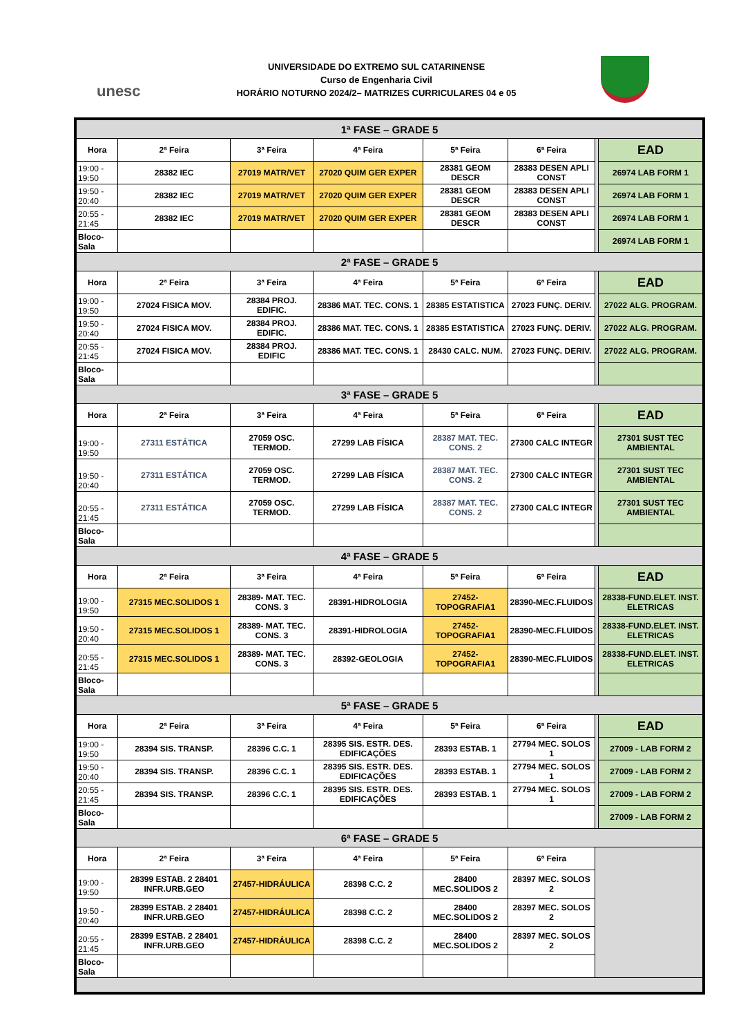unesc
UNIVERSIDADE DO EXTREMO SUL CATARINENSE
Curso de Engenharia Civil
HORÁRIO NOTURNO 2024/2– MATRIZES CURRICULARES 04 e 05
| 1ª FASE – GRADE 5 | | | | | | | |
| Hora | 2ª Feira | 3ª Feira | 4ª Feira | 5ª Feira | 6ª Feira | | EAD |
| 19:00 - 19:50 | 28382 IEC | 27019 MATR/VET | 27020 QUIM GER EXPER | 28381 GEOM DESCR | 28383 DESEN APLI CONST | | 26974 LAB FORM 1 |
| 19:50 - 20:40 | 28382 IEC | 27019 MATR/VET | 27020 QUIM GER EXPER | 28381 GEOM DESCR | 28383 DESEN APLI CONST | | 26974 LAB FORM 1 |
| 20:55 - 21:45 | 28382 IEC | 27019 MATR/VET | 27020 QUIM GER EXPER | 28381 GEOM DESCR | 28383 DESEN APLI CONST | | 26974 LAB FORM 1 |
| Bloco-Sala | | | | | | | 26974 LAB FORM 1 |
| 2ª FASE – GRADE 5 | | | | | | | |
| Hora | 2ª Feira | 3ª Feira | 4ª Feira | 5ª Feira | 6ª Feira | | EAD |
| 19:00 - 19:50 | 27024 FISICA MOV. | 28384 PROJ. EDIFIC. | 28386 MAT. TEC. CONS. 1 | 28385 ESTATISTICA | 27023 FUNÇ. DERIV. | | 27022 ALG. PROGRAM. |
| 19:50 - 20:40 | 27024 FISICA MOV. | 28384 PROJ. EDIFIC. | 28386 MAT. TEC. CONS. 1 | 28385 ESTATISTICA | 27023 FUNÇ. DERIV. | | 27022 ALG. PROGRAM. |
| 20:55 - 21:45 | 27024 FISICA MOV. | 28384 PROJ. EDIFIC | 28386 MAT. TEC. CONS. 1 | 28430 CALC. NUM. | 27023 FUNÇ. DERIV. | | 27022 ALG. PROGRAM. |
| Bloco-Sala | | | | | | | |
| 3ª FASE – GRADE 5 | | | | | | | |
| Hora | 2ª Feira | 3ª Feira | 4ª Feira | 5ª Feira | 6ª Feira | | EAD |
| 19:00 - 19:50 | 27311 ESTÁTICA | 27059 OSC. TERMOD. | 27299 LAB FÍSICA | 28387 MAT. TEC. CONS. 2 | 27300 CALC INTEGR | | 27301 SUST TEC AMBIENTAL |
| 19:50 - 20:40 | 27311 ESTÁTICA | 27059 OSC. TERMOD. | 27299 LAB FÍSICA | 28387 MAT. TEC. CONS. 2 | 27300 CALC INTEGR | | 27301 SUST TEC AMBIENTAL |
| 20:55 - 21:45 | 27311 ESTÁTICA | 27059 OSC. TERMOD. | 27299 LAB FÍSICA | 28387 MAT. TEC. CONS. 2 | 27300 CALC INTEGR | | 27301 SUST TEC AMBIENTAL |
| Bloco-Sala | | | | | | | |
| 4ª FASE – GRADE 5 | | | | | | | |
| Hora | 2ª Feira | 3ª Feira | 4ª Feira | 5ª Feira | 6ª Feira | | EAD |
| 19:00 - 19:50 | 27315 MEC.SOLIDOS 1 | 28389- MAT. TEC. CONS. 3 | 28391-HIDROLOGIA | 27452-TOPOGRAFIA1 | 28390-MEC.FLUIDOS | | 28338-FUND.ELET. INST. ELETRICAS |
| 19:50 - 20:40 | 27315 MEC.SOLIDOS 1 | 28389- MAT. TEC. CONS. 3 | 28391-HIDROLOGIA | 27452-TOPOGRAFIA1 | 28390-MEC.FLUIDOS | | 28338-FUND.ELET. INST. ELETRICAS |
| 20:55 - 21:45 | 27315 MEC.SOLIDOS 1 | 28389- MAT. TEC. CONS. 3 | 28392-GEOLOGIA | 27452-TOPOGRAFIA1 | 28390-MEC.FLUIDOS | | 28338-FUND.ELET. INST. ELETRICAS |
| Bloco-Sala | | | | | | | |
| 5ª FASE – GRADE 5 | | | | | | | |
| Hora | 2ª Feira | 3ª Feira | 4ª Feira | 5ª Feira | 6ª Feira | | EAD |
| 19:00 - 19:50 | 28394 SIS. TRANSP. | 28396 C.C. 1 | 28395 SIS. ESTR. DES. EDIFICAÇÕES | 28393 ESTAB. 1 | 27794 MEC. SOLOS 1 | | 27009 - LAB FORM 2 |
| 19:50 - 20:40 | 28394 SIS. TRANSP. | 28396 C.C. 1 | 28395 SIS. ESTR. DES. EDIFICAÇÕES | 28393 ESTAB. 1 | 27794 MEC. SOLOS 1 | | 27009 - LAB FORM 2 |
| 20:55 - 21:45 | 28394 SIS. TRANSP. | 28396 C.C. 1 | 28395 SIS. ESTR. DES. EDIFICAÇÕES | 28393 ESTAB. 1 | 27794 MEC. SOLOS 1 | | 27009 - LAB FORM 2 |
| Bloco-Sala | | | | | | | 27009 - LAB FORM 2 |
| 6ª FASE – GRADE 5 | | | | | | | |
| Hora | 2ª Feira | 3ª Feira | 4ª Feira | 5ª Feira | 6ª Feira | | |
| 19:00 - 19:50 | 28399 ESTAB. 2 28401 INFR.URB.GEO | 27457-HIDRÁULICA | 28398 C.C. 2 | 28400 MEC.SOLIDOS 2 | 28397 MEC. SOLOS 2 | | |
| 19:50 - 20:40 | 28399 ESTAB. 2 28401 INFR.URB.GEO | 27457-HIDRÁULICA | 28398 C.C. 2 | 28400 MEC.SOLIDOS 2 | 28397 MEC. SOLOS 2 | | |
| 20:55 - 21:45 | 28399 ESTAB. 2 28401 INFR.URB.GEO | 27457-HIDRÁULICA | 28398 C.C. 2 | 28400 MEC.SOLIDOS 2 | 28397 MEC. SOLOS 2 | | |
| Bloco-Sala | | | | | | | |